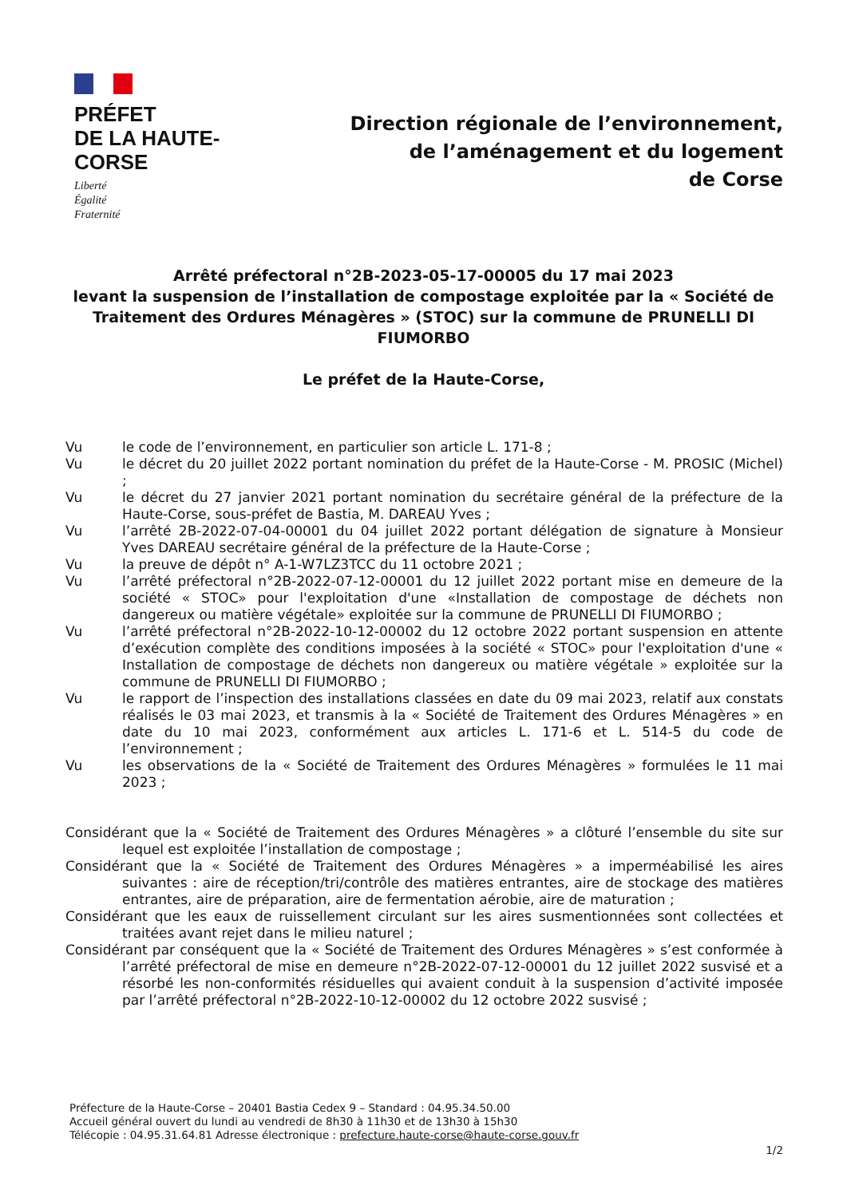PRÉFET
DE LA HAUTE-
CORSE
Liberté
Égalité
Fraternité
Direction régionale de l’environnement,
de l’aménagement et du logement
de Corse
Arrêté préfectoral n°2B-2023-05-17-00005 du 17 mai 2023
levant la suspension de l’installation de compostage exploitée par la « Société de Traitement des Ordures Ménagères » (STOC) sur la commune de PRUNELLI DI FIUMORBO
Le préfet de la Haute-Corse,
Vu le code de l’environnement, en particulier son article L. 171-8 ;
Vu le décret du 20 juillet 2022 portant nomination du préfet de la Haute-Corse - M. PROSIC (Michel) ;
Vu le décret du 27 janvier 2021 portant nomination du secrétaire général de la préfecture de la Haute-Corse, sous-préfet de Bastia, M. DAREAU Yves ;
Vu l’arrêté 2B-2022-07-04-00001 du 04 juillet 2022 portant délégation de signature à Monsieur Yves DAREAU secrétaire général de la préfecture de la Haute-Corse ;
Vu la preuve de dépôt n° A-1-W7LZ3TCC du 11 octobre 2021 ;
Vu l’arrêté préfectoral n°2B-2022-07-12-00001 du 12 juillet 2022 portant mise en demeure de la société « STOC» pour l'exploitation d'une «Installation de compostage de déchets non dangereux ou matière végétale» exploitée sur la commune de PRUNELLI DI FIUMORBO ;
Vu l’arrêté préfectoral n°2B-2022-10-12-00002 du 12 octobre 2022 portant suspension en attente d’exécution complète des conditions imposées à la société « STOC» pour l'exploitation d'une « Installation de compostage de déchets non dangereux ou matière végétale » exploitée sur la commune de PRUNELLI DI FIUMORBO ;
Vu le rapport de l’inspection des installations classées en date du 09 mai 2023, relatif aux constats réalisés le 03 mai 2023, et transmis à la « Société de Traitement des Ordures Ménagères » en date du 10 mai 2023, conformément aux articles L. 171-6 et L. 514-5 du code de l’environnement ;
Vu les observations de la « Société de Traitement des Ordures Ménagères » formulées le 11 mai 2023 ;
Considérant que la « Société de Traitement des Ordures Ménagères » a clôturé l’ensemble du site sur lequel est exploitée l’installation de compostage ;
Considérant que la « Société de Traitement des Ordures Ménagères » a imperméabilisé les aires suivantes : aire de réception/tri/contrôle des matières entrantes, aire de stockage des matières entrantes, aire de préparation, aire de fermentation aérobie, aire de maturation ;
Considérant que les eaux de ruissellement circulant sur les aires susmentionnées sont collectées et traitées avant rejet dans le milieu naturel ;
Considérant par conséquent que la « Société de Traitement des Ordures Ménagères » s’est conformée à l’arrêté préfectoral de mise en demeure n°2B-2022-07-12-00001 du 12 juillet 2022 susvisé et a résorbé les non-conformités résiduelles qui avaient conduit à la suspension d’activité imposée par l’arrêté préfectoral n°2B-2022-10-12-00002 du 12 octobre 2022 susvisé ;
Préfecture de la Haute-Corse – 20401 Bastia Cedex 9 – Standard : 04.95.34.50.00
Accueil général ouvert du lundi au vendredi de 8h30 à 11h30 et de 13h30 à 15h30
Télécopie : 04.95.31.64.81 Adresse électronique : prefecture.haute-corse@haute-corse.gouv.fr
1/2